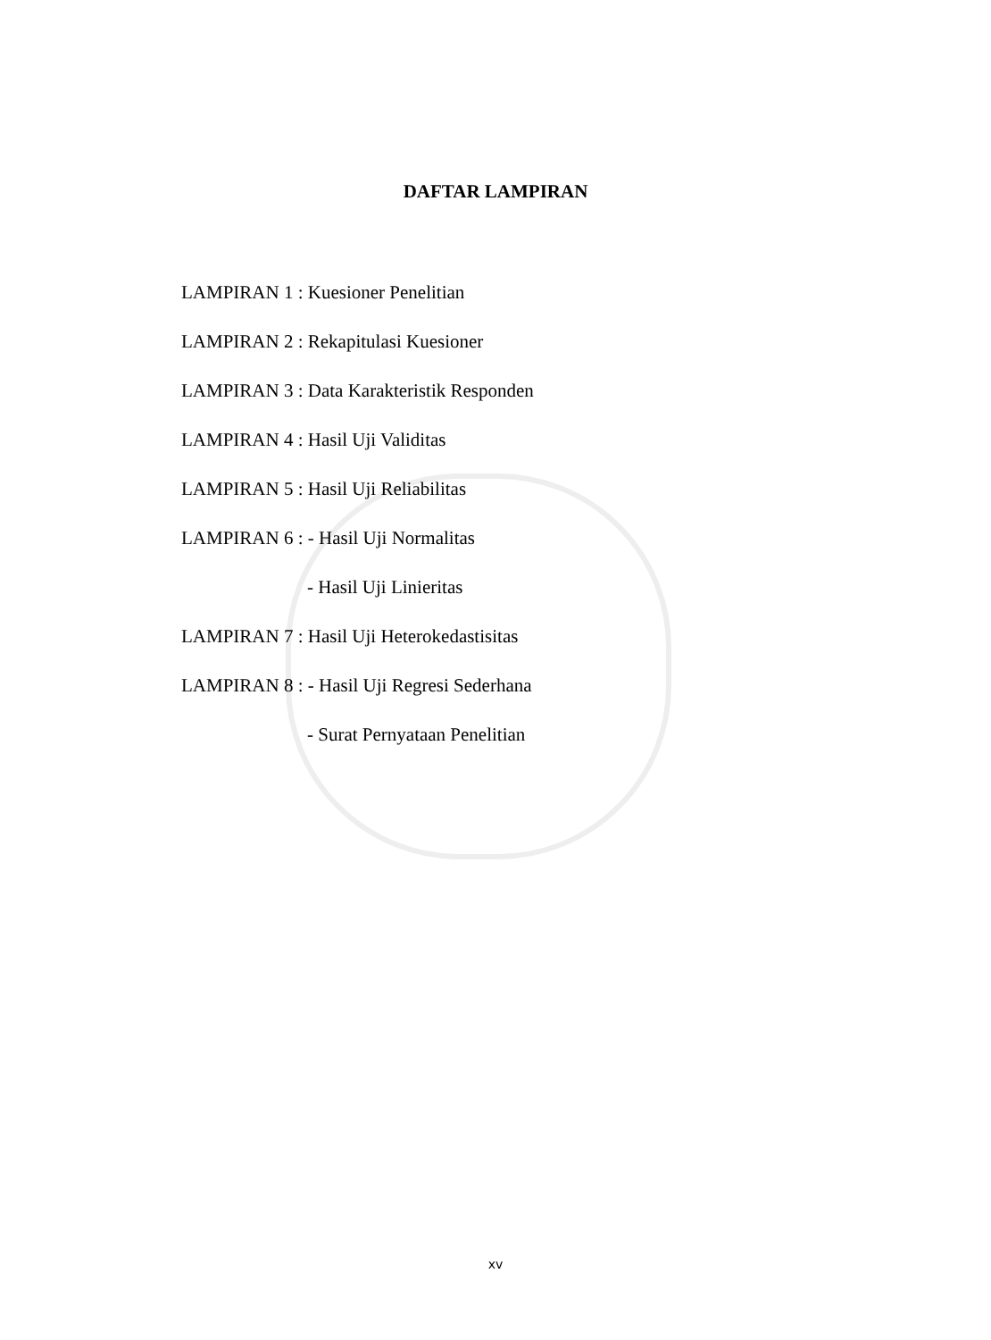DAFTAR LAMPIRAN
LAMPIRAN 1 : Kuesioner Penelitian
LAMPIRAN 2 : Rekapitulasi Kuesioner
LAMPIRAN 3 : Data Karakteristik Responden
LAMPIRAN 4 : Hasil Uji Validitas
LAMPIRAN 5 : Hasil Uji Reliabilitas
LAMPIRAN 6 : - Hasil Uji Normalitas
- Hasil Uji Linieritas
LAMPIRAN 7 : Hasil Uji Heterokedastisitas
LAMPIRAN 8 : - Hasil Uji Regresi Sederhana
- Surat Pernyataan Penelitian
xv